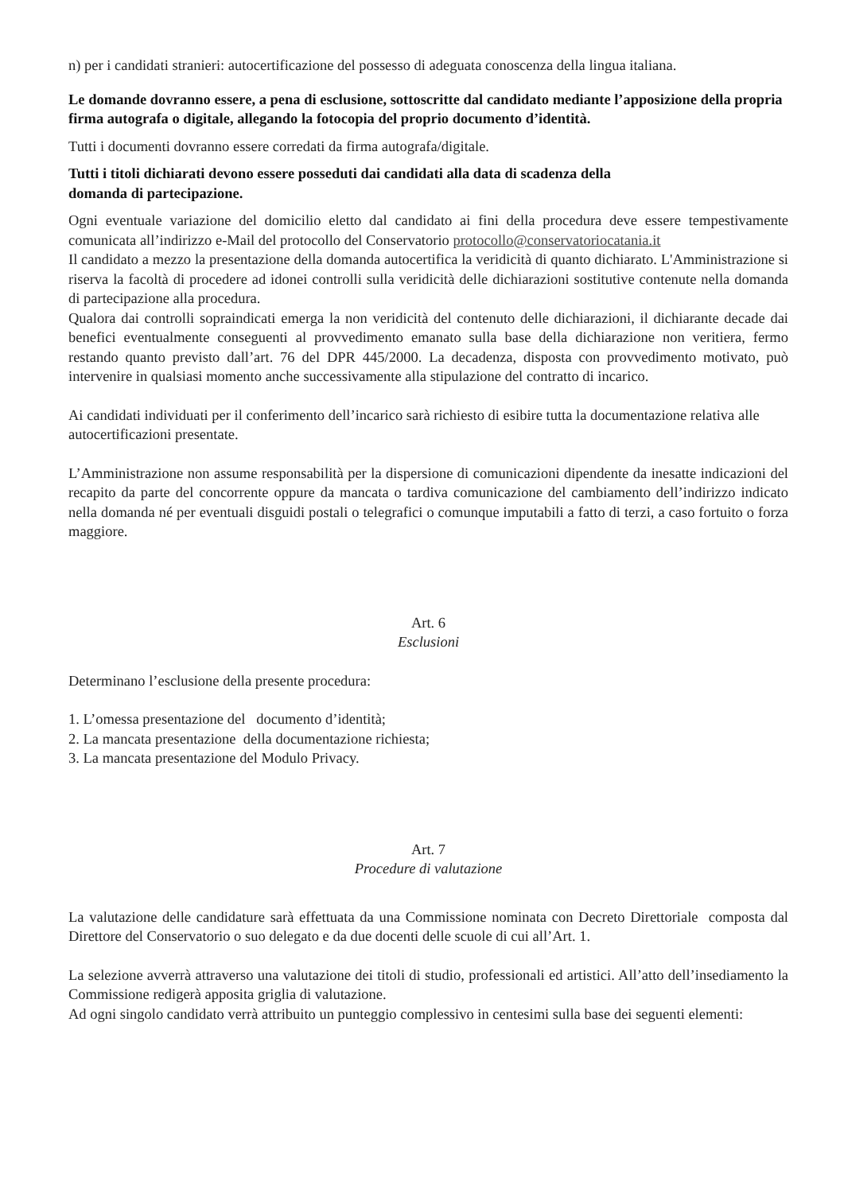n) per i candidati stranieri: autocertificazione del possesso di adeguata conoscenza della lingua italiana.
Le domande dovranno essere, a pena di esclusione, sottoscritte dal candidato mediante l’apposizione della propria firma autografa o digitale, allegando la fotocopia del proprio documento d’identità.
Tutti i documenti dovranno essere corredati da firma autografa/digitale.
Tutti i titoli dichiarati devono essere posseduti dai candidati alla data di scadenza della
domanda di partecipazione.
Ogni eventuale variazione del domicilio eletto dal candidato ai fini della procedura deve essere tempestivamente comunicata all’indirizzo e-Mail del protocollo del Conservatorio protocollo@conservatoriocatania.it
Il candidato a mezzo la presentazione della domanda autocertifica la veridicità di quanto dichiarato. L'Amministrazione si riserva la facoltà di procedere ad idonei controlli sulla veridicità delle dichiarazioni sostitutive contenute nella domanda di partecipazione alla procedura.
Qualora dai controlli sopraindicati emerga la non veridicità del contenuto delle dichiarazioni, il dichiarante decade dai benefici eventualmente conseguenti al provvedimento emanato sulla base della dichiarazione non veritiera, fermo restando quanto previsto dall’art. 76 del DPR 445/2000. La decadenza, disposta con provvedimento motivato, può intervenire in qualsiasi momento anche successivamente alla stipulazione del contratto di incarico.
Ai candidati individuati per il conferimento dell’incarico sarà richiesto di esibire tutta la documentazione relativa alle autocertificazioni presentate.
L’Amministrazione non assume responsabilità per la dispersione di comunicazioni dipendente da inesatte indicazioni del recapito da parte del concorrente oppure da mancata o tardiva comunicazione del cambiamento dell’indirizzo indicato nella domanda né per eventuali disguidi postali o telegrafici o comunque imputabili a fatto di terzi, a caso fortuito o forza maggiore.
Art. 6
Esclusioni
Determinano l’esclusione della presente procedura:
1. L’omessa presentazione del documento d’identità;
2. La mancata presentazione della documentazione richiesta;
3. La mancata presentazione del Modulo Privacy.
Art. 7
Procedure di valutazione
La valutazione delle candidature sarà effettuata da una Commissione nominata con Decreto Direttoriale composta dal Direttore del Conservatorio o suo delegato e da due docenti delle scuole di cui all’Art. 1.
La selezione avverrà attraverso una valutazione dei titoli di studio, professionali ed artistici. All’atto dell’insediamento la Commissione redigerà apposita griglia di valutazione.
Ad ogni singolo candidato verrà attribuito un punteggio complessivo in centesimi sulla base dei seguenti elementi: